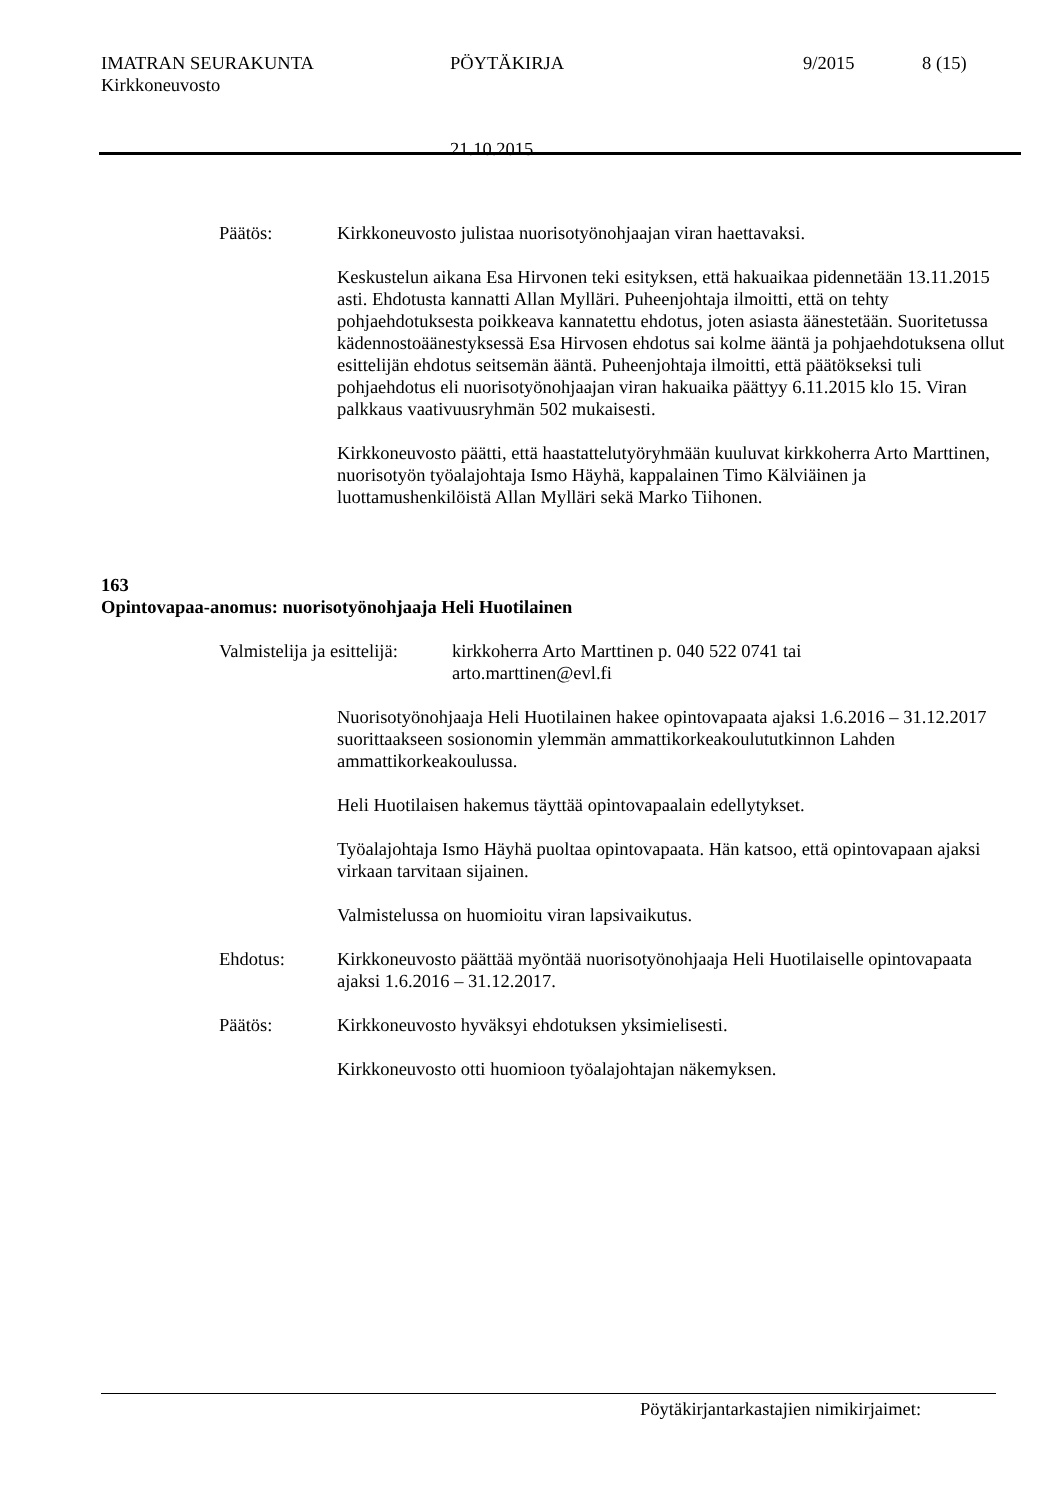IMATRAN SEURAKUNTA PÖYTÄKIRJA 9/2015 8 (15)
Kirkkoneuvosto
21.10.2015
Päätös: Kirkkoneuvosto julistaa nuorisotyönohjaajan viran haettavaksi.
Keskustelun aikana Esa Hirvonen teki esityksen, että hakuaikaa pidennetään 13.11.2015 asti. Ehdotusta kannatti Allan Mylläri. Puheenjohtaja ilmoitti, että on tehty pohjaehdotuksesta poikkeava kannatettu ehdotus, joten asiasta äänestetään. Suoritetussa kädennostoäänestyksessä Esa Hirvosen ehdotus sai kolme ääntä ja pohjaehdotuksena ollut esittelijän ehdotus seitsemän ääntä. Puheenjohtaja ilmoitti, että päätökseksi tuli pohjaehdotus eli nuorisotyönohjaajan viran hakuaika päättyy 6.11.2015 klo 15. Viran palkkaus vaativuusryhmän 502 mukaisesti.
Kirkkoneuvosto päätti, että haastattelutyöryhmään kuuluvat kirkkoherra Arto Marttinen, nuorisotyön työalajohtaja Ismo Häyhä, kappalainen Timo Kälviäinen ja luottamushenkilöistä Allan Mylläri sekä Marko Tiihonen.
163
Opintovapaa-anomus: nuorisotyönohjaaja Heli Huotilainen
Valmistelija ja esittelijä: kirkkoherra Arto Marttinen p. 040 522 0741 tai
arto.marttinen@evl.fi
Nuorisotyönohjaaja Heli Huotilainen hakee opintovapaata ajaksi 1.6.2016 – 31.12.2017 suorittaakseen sosionomin ylemmän ammattikorkeakoulututkinnon Lahden ammattikorkeakoulussa.
Heli Huotilaisen hakemus täyttää opintovapaalain edellytykset.
Työalajohtaja Ismo Häyhä puoltaa opintovapaata. Hän katsoo, että opintovapaan ajaksi virkaan tarvitaan sijainen.
Valmistelussa on huomioitu viran lapsivaikutus.
Ehdotus: Kirkkoneuvosto päättää myöntää nuorisotyönohjaaja Heli Huotilaiselle opintovapaata ajaksi 1.6.2016 – 31.12.2017.
Päätös: Kirkkoneuvosto hyväksyi ehdotuksen yksimielisesti.
Kirkkoneuvosto otti huomioon työalajohtajan näkemyksen.
Pöytäkirjantarkastajien nimikirjaimet: